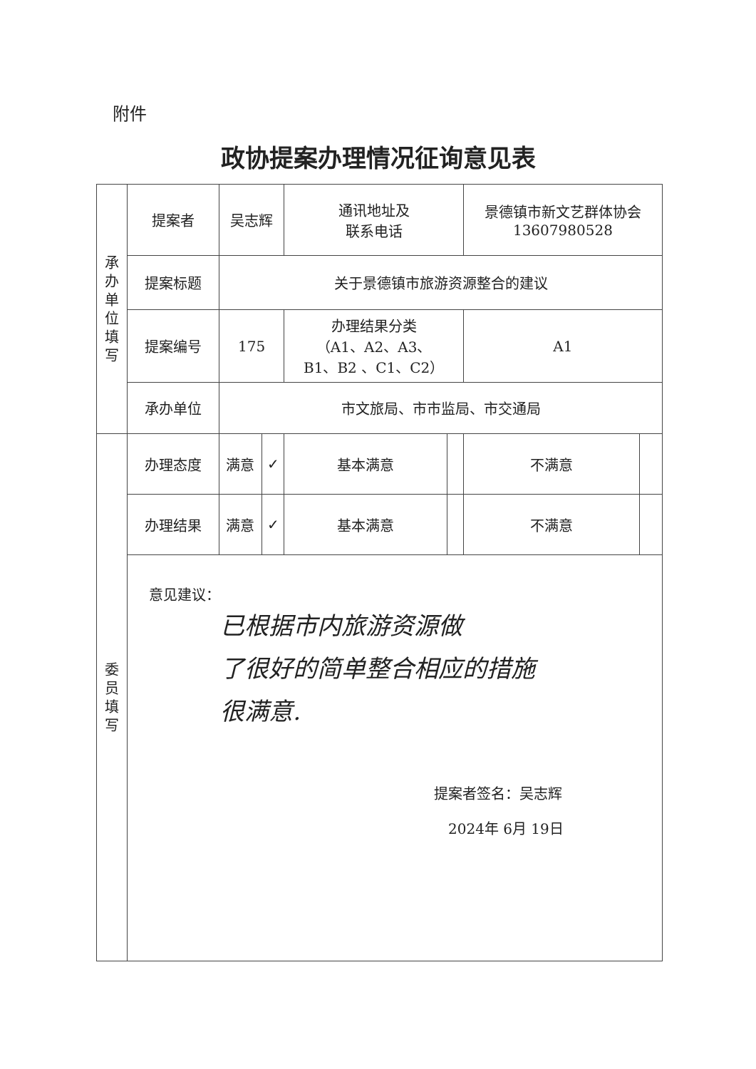附件
政协提案办理情况征询意见表
| 承 办 单 位 填 写 | 提案者 | 吴志辉 | | 通讯地址及 联系电话 | | 景德镇市新文艺群体协会 13607980528 | |
| | 提案标题 | 关于景德镇市旅游资源整合的建议 | | | | | |
| | 提案编号 | 175 | | 办理结果分类 （A1、A2、A3、 B1、B2 、C1、C2） | | A1 | |
| | 承办单位 | 市文旅局、市市监局、市交通局 | | | | | |
| 委 员 填 写 | 办理态度 | 满意 | ✓ | 基本满意 | | 不满意 | |
| | 办理结果 | 满意 | ✓ | 基本满意 | | 不满意 | |
| | 意见建议： 已根据市内旅游资源做 了很好的简单整合相应的措施 很满意. 提案者签名：吴志辉 2024年 6月 19日 | | | | | | |